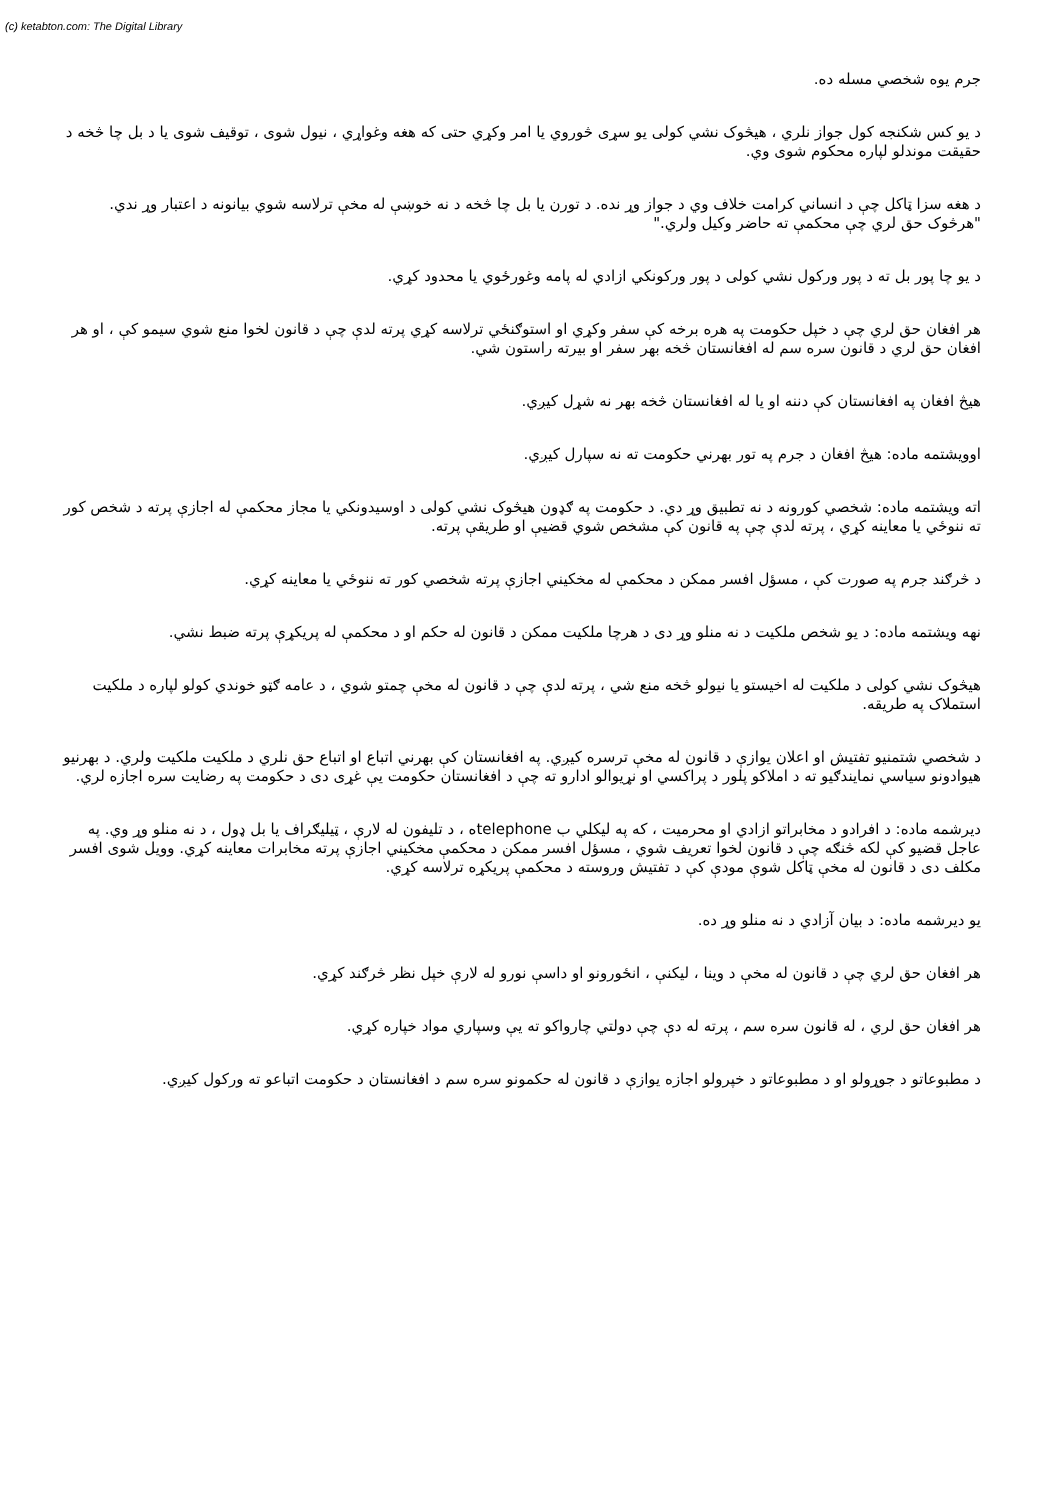(c) ketabton.com: The Digital Library
جرم يوه شخصي مسله ده.
د يو کس شکنجه کول جواز نلري ، هيڅوک نشي کولی يو سړی څوروي يا امر وکړي حتی که هغه وغواړي ، نيول شوی ، توقيف شوی يا د بل چا څخه د حقيقت موندلو لپاره محکوم شوی وي.
د هغه سزا ټاکل چې د انساني کرامت خلاف وي د جواز وړ نده. د تورن يا بل چا څخه د نه خوښې له مخې ترلاسه شوي بيانونه د اعتبار وړ ندي. "هرڅوک حق لري چې محکمې ته حاضر وکيل ولري."
د يو چا پور بل ته د پور ورکول نشي کولی د پور ورکونکي ازادي له پامه وغورځوي يا محدود کړي.
هر افغان حق لري چې د خپل حکومت په هره برخه کې سفر وکړي او استوګنځي ترلاسه کړي پرته لدې چې د قانون لخوا منع شوي سيمو کې ، او هر افغان حق لري د قانون سره سم له افغانستان څخه بهر سفر او بيرته راستون شي.
هيڅ افغان په افغانستان کې دننه او يا له افغانستان څخه بهر نه شړل کيږي.
اوويشتمه ماده: هيڅ افغان د جرم په تور بهرني حکومت ته نه سپارل کيږي.
اته ويشتمه ماده: شخصي کورونه د نه تطبيق وړ دي. د حکومت په ګډون هيڅوک نشي کولی د اوسيدونکي يا مجاز محکمې له اجازې پرته د شخص کور ته ننوځي يا معاينه کړي ، پرته لدې چې په قانون کې مشخص شوي قضيې او طريقې پرته.
د څرګند جرم په صورت کې ، مسؤل افسر ممکن د محکمې له مخکيني اجازې پرته شخصي کور ته ننوځي يا معاينه کړي.
نهه ويشتمه ماده: د يو شخص ملکيت د نه منلو وړ دی د هرچا ملکيت ممکن د قانون له حکم او د محکمې له پريکړې پرته ضبط نشي.
هيڅوک نشي کولی د ملکيت له اخيستو يا نيولو څخه منع شي ، پرته لدې چې د قانون له مخې چمتو شوي ، د عامه ګټو خوندي کولو لپاره د ملکيت استملاک په طريقه.
د شخصي شتمنيو تفتيش او اعلان يوازې د قانون له مخې ترسره کيږي. په افغانستان کې بهرني اتباع او اتباع حق نلري د ملکيت ملکيت ولري. د بهرنيو هيوادونو سياسي نمايندګيو ته د املاکو پلور د پراکسي او نړيوالو ادارو ته چې د افغانستان حکومت يې غړی دی د حکومت په رضايت سره اجازه لري.
ديرشمه ماده: د افرادو د مخابراتو ازادي او محرميت ، که په ليکلي ب telephoneه ، د تليفون له لارې ، ټيليګراف يا بل ډول ، د نه منلو وړ وي. په عاجل قضيو کې لکه څنګه چې د قانون لخوا تعريف شوي ، مسؤل افسر ممکن د محکمې مخکيني اجازې پرته مخابرات معاينه کړي. وويل شوی افسر مکلف دی د قانون له مخې ټاکل شوې مودې کې د تفتيش وروسته د محکمې پريکړه ترلاسه کړي.
يو ديرشمه ماده: د بيان آزادي د نه منلو وړ ده.
هر افغان حق لري چې د قانون له مخې د وينا ، ليکنې ، انځورونو او داسې نورو له لارې خپل نظر څرګند کړي.
هر افغان حق لري ، له قانون سره سم ، پرته له دې چې دولتي چارواکو ته يې وسپاري مواد خپاره کړي.
د مطبوعاتو د جوړولو او د مطبوعاتو د خپرولو اجازه يوازې د قانون له حکمونو سره سم د افغانستان د حکومت اتباعو ته ورکول کيږي.